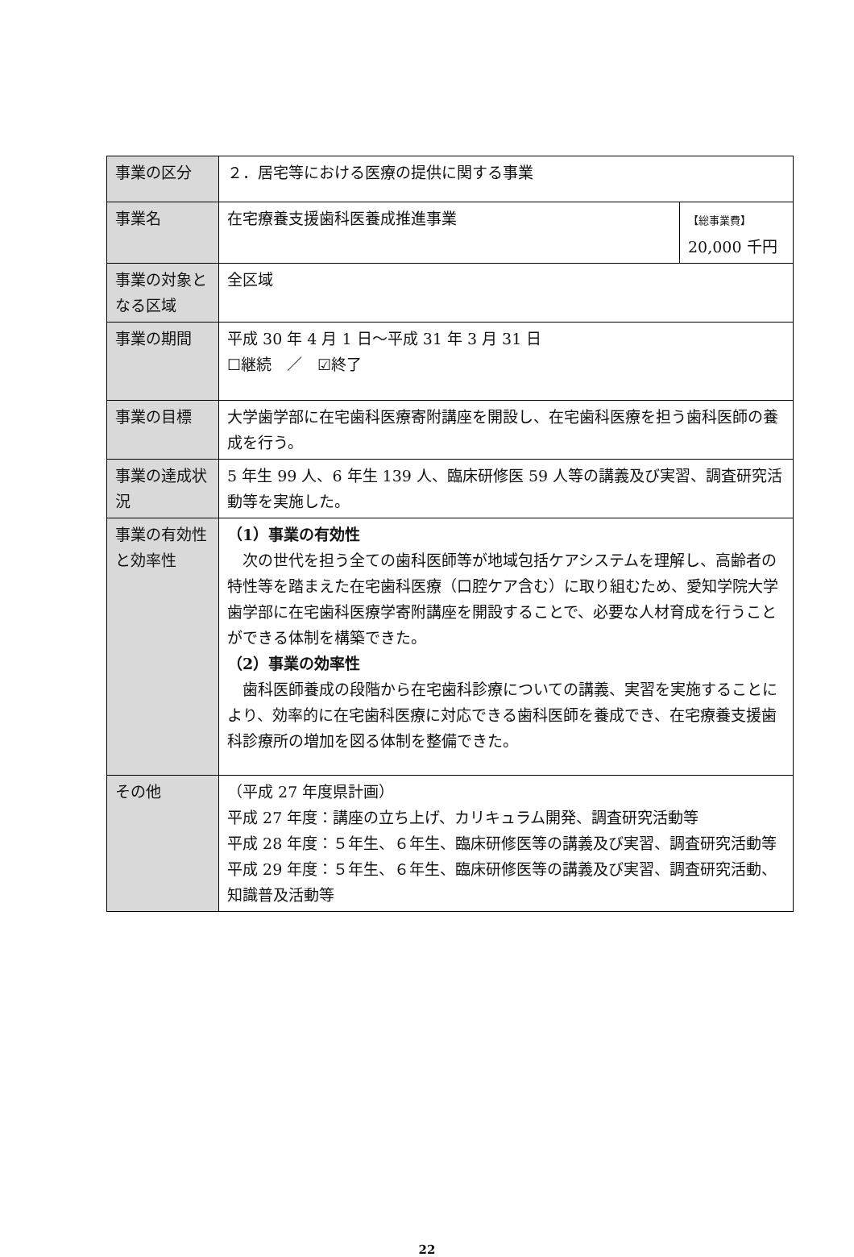| 事業の区分 | ２．居宅等における医療の提供に関する事業 | |
| 事業名 | 在宅療養支援歯科医養成推進事業 | 【総事業費】 20,000 千円 |
| 事業の対象となる区域 | 全区域 | |
| 事業の期間 | 平成 30 年 4 月 1 日～平成 31 年 3 月 31 日 ☐継続 ／ ☑終了 | |
| 事業の目標 | 大学歯学部に在宅歯科医療寄附講座を開設し、在宅歯科医療を担う歯科医師の養成を行う。 | |
| 事業の達成状況 | 5 年生 99 人、6 年生 139 人、臨床研修医 59 人等の講義及び実習、調査研究活動等を実施した。 | |
| 事業の有効性と効率性 | （1）事業の有効性 次の世代を担う全ての歯科医師等が地域包括ケアシステムを理解し、高齢者の特性等を踏まえた在宅歯科医療（口腔ケア含む）に取り組むため、愛知学院大学歯学部に在宅歯科医療学寄附講座を開設することで、必要な人材育成を行うことができる体制を構築できた。 （2）事業の効率性 歯科医師養成の段階から在宅歯科診療についての講義、実習を実施することにより、効率的に在宅歯科医療に対応できる歯科医師を養成でき、在宅療養支援歯科診療所の増加を図る体制を整備できた。 | |
| その他 | （平成 27 年度県計画） 平成 27 年度：講座の立ち上げ、カリキュラム開発、調査研究活動等 平成 28 年度：５年生、６年生、臨床研修医等の講義及び実習、調査研究活動等 平成 29 年度：５年生、６年生、臨床研修医等の講義及び実習、調査研究活動、知識普及活動等 | |
22